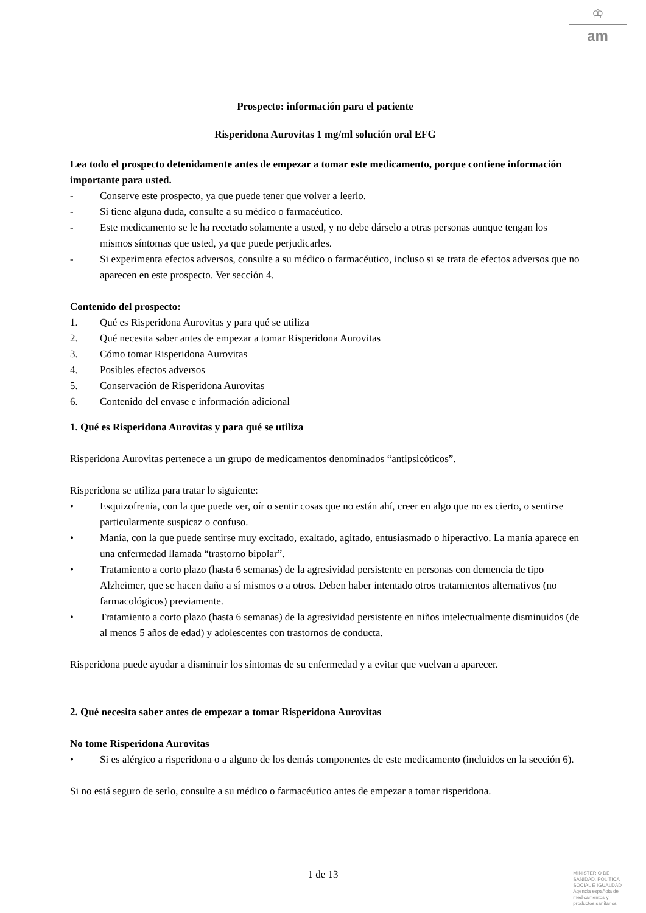♔
am
Prospecto: información para el paciente
Risperidona Aurovitas 1 mg/ml solución oral EFG
Lea todo el prospecto detenidamente antes de empezar a tomar este medicamento, porque contiene información importante para usted.
- Conserve este prospecto, ya que puede tener que volver a leerlo.
- Si tiene alguna duda, consulte a su médico o farmacéutico.
- Este medicamento se le ha recetado solamente a usted, y no debe dárselo a otras personas aunque tengan los mismos síntomas que usted, ya que puede perjudicarles.
- Si experimenta efectos adversos, consulte a su médico o farmacéutico, incluso si se trata de efectos adversos que no aparecen en este prospecto. Ver sección 4.
Contenido del prospecto:
1. Qué es Risperidona Aurovitas y para qué se utiliza
2. Qué necesita saber antes de empezar a tomar Risperidona Aurovitas
3. Cómo tomar Risperidona Aurovitas
4. Posibles efectos adversos
5. Conservación de Risperidona Aurovitas
6. Contenido del envase e información adicional
1. Qué es Risperidona Aurovitas y para qué se utiliza
Risperidona Aurovitas pertenece a un grupo de medicamentos denominados “antipsicóticos”.
Risperidona se utiliza para tratar lo siguiente:
• Esquizofrenia, con la que puede ver, oír o sentir cosas que no están ahí, creer en algo que no es cierto, o sentirse particularmente suspicaz o confuso.
• Manía, con la que puede sentirse muy excitado, exaltado, agitado, entusiasmado o hiperactivo. La manía aparece en una enfermedad llamada “trastorno bipolar”.
• Tratamiento a corto plazo (hasta 6 semanas) de la agresividad persistente en personas con demencia de tipo Alzheimer, que se hacen daño a sí mismos o a otros. Deben haber intentado otros tratamientos alternativos (no farmacológicos) previamente.
• Tratamiento a corto plazo (hasta 6 semanas) de la agresividad persistente en niños intelectualmente disminuidos (de al menos 5 años de edad) y adolescentes con trastornos de conducta.
Risperidona puede ayudar a disminuir los síntomas de su enfermedad y a evitar que vuelvan a aparecer.
2. Qué necesita saber antes de empezar a tomar Risperidona Aurovitas
No tome Risperidona Aurovitas
• Si es alérgico a risperidona o a alguno de los demás componentes de este medicamento (incluidos en la sección 6).
Si no está seguro de serlo, consulte a su médico o farmacéutico antes de empezar a tomar risperidona.
1 de 13
MINISTERIO DE
SANIDAD, POLITICA
SOCIAL E IGUALDAD
Agencia española de
medicamentos y
productos sanitarios